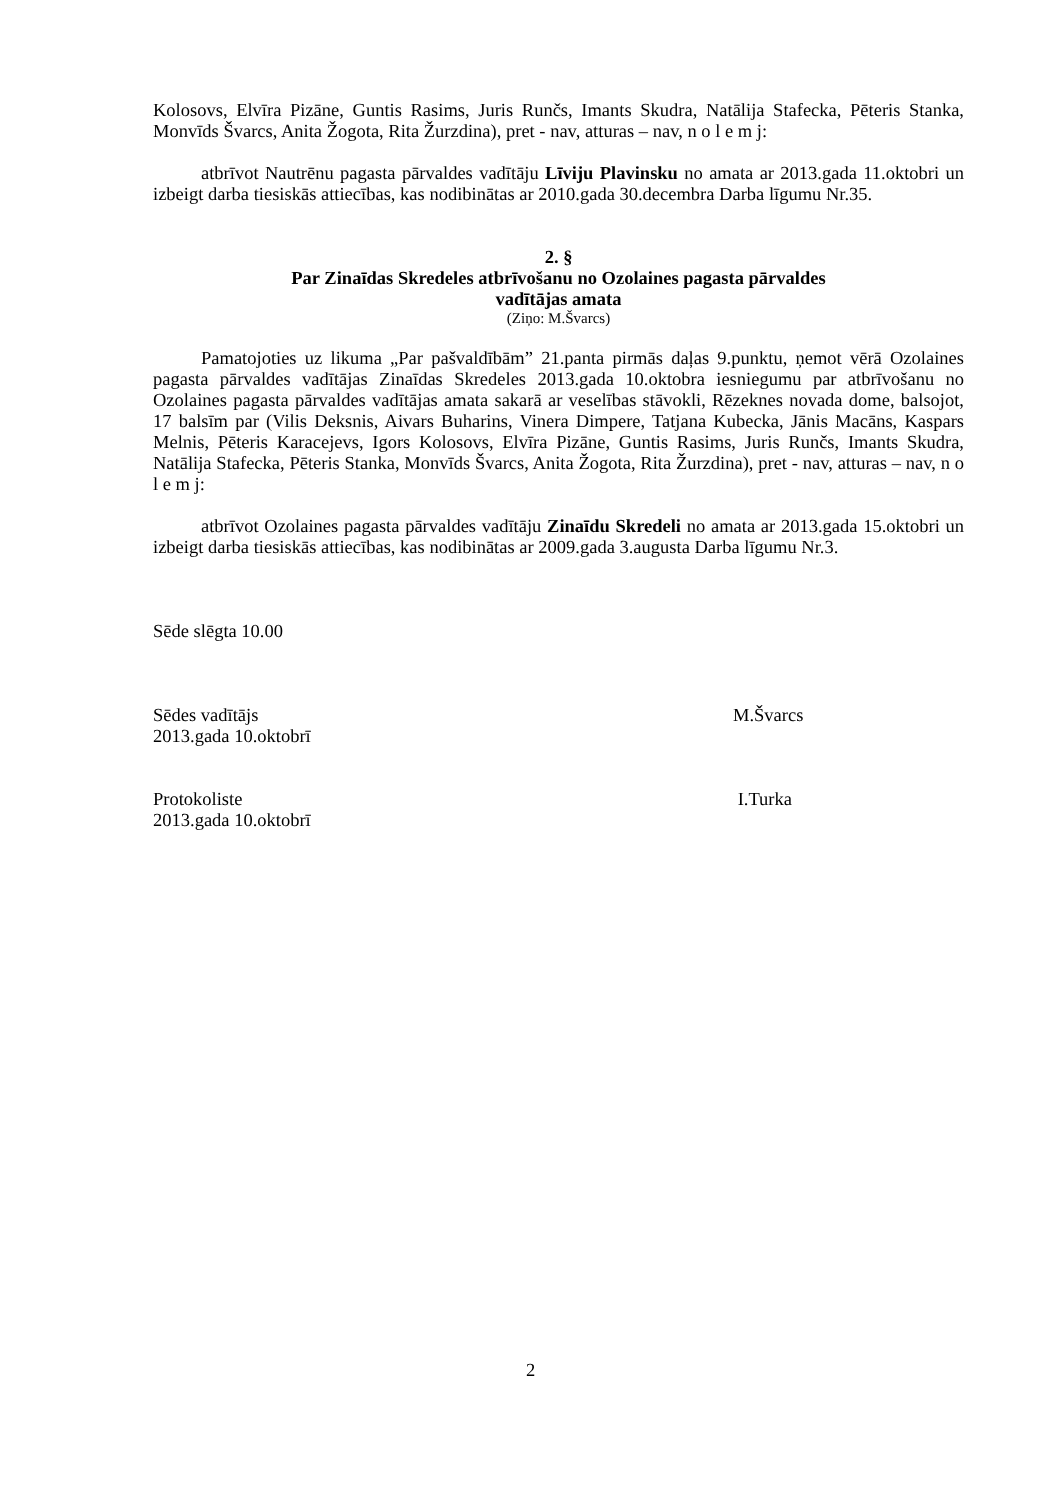Kolosovs, Elvīra Pizāne, Guntis Rasims, Juris Runčs, Imants Skudra, Natālija Stafecka, Pēteris Stanka, Monvīds Švarcs, Anita Žogota, Rita Žurzdina), pret - nav, atturas – nav, n o l e m j:
atbrīvot Nautrēnu pagasta pārvaldes vadītāju Līviju Plavinsku no amata ar 2013.gada 11.oktobri un izbeigt darba tiesiskās attiecības, kas nodibinātas ar 2010.gada 30.decembra Darba līgumu Nr.35.
2. §
Par Zinaīdas Skredeles atbrīvošanu no Ozolaines pagasta pārvaldes
vadītājas amata
(Ziņo: M.Švarcs)
Pamatojoties uz likuma „Par pašvaldībām” 21.panta pirmās daļas 9.punktu, ņemot vērā Ozolaines pagasta pārvaldes vadītājas Zinaīdas Skredeles 2013.gada 10.oktobra iesniegumu par atbrīvošanu no Ozolaines pagasta pārvaldes vadītājas amata sakarā ar veselības stāvokli, Rēzeknes novada dome, balsojot, 17 balsīm par (Vilis Deksnis, Aivars Buharins, Vinera Dimpere, Tatjana Kubecka, Jānis Macāns, Kaspars Melnis, Pēteris Karacejevs, Igors Kolosovs, Elvīra Pizāne, Guntis Rasims, Juris Runčs, Imants Skudra, Natālija Stafecka, Pēteris Stanka, Monvīds Švarcs, Anita Žogota, Rita Žurzdina), pret - nav, atturas – nav, n o l e m j:
atbrīvot Ozolaines pagasta pārvaldes vadītāju Zinaīdu Skredeli no amata ar 2013.gada 15.oktobri un izbeigt darba tiesiskās attiecības, kas nodibinātas ar 2009.gada 3.augusta Darba līgumu Nr.3.
Sēde slēgta 10.00
Sēdes vadītājs M.Švarcs
2013.gada 10.oktobrī
Protokoliste I.Turka
2013.gada 10.oktobrī
2